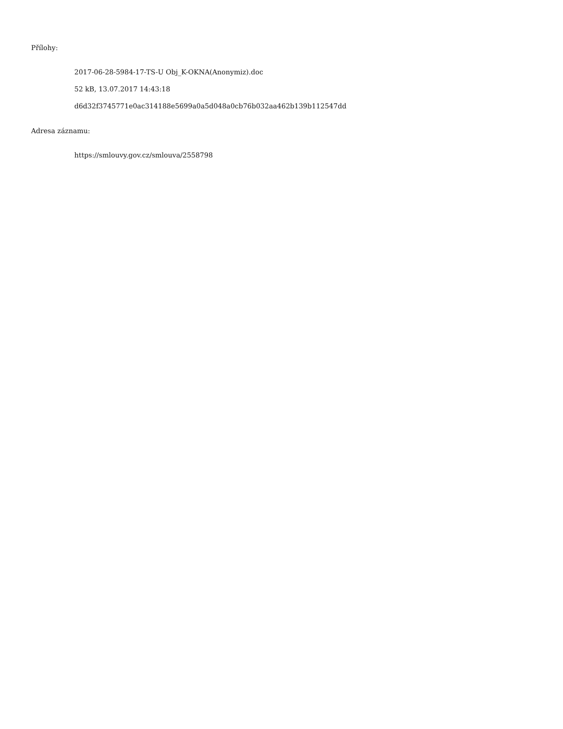Přílohy:
2017-06-28-5984-17-TS-U Obj_K-OKNA(Anonymiz).doc
52 kB, 13.07.2017 14:43:18
d6d32f3745771e0ac314188e5699a0a5d048a0cb76b032aa462b139b112547dd
Adresa záznamu:
https://smlouvy.gov.cz/smlouva/2558798